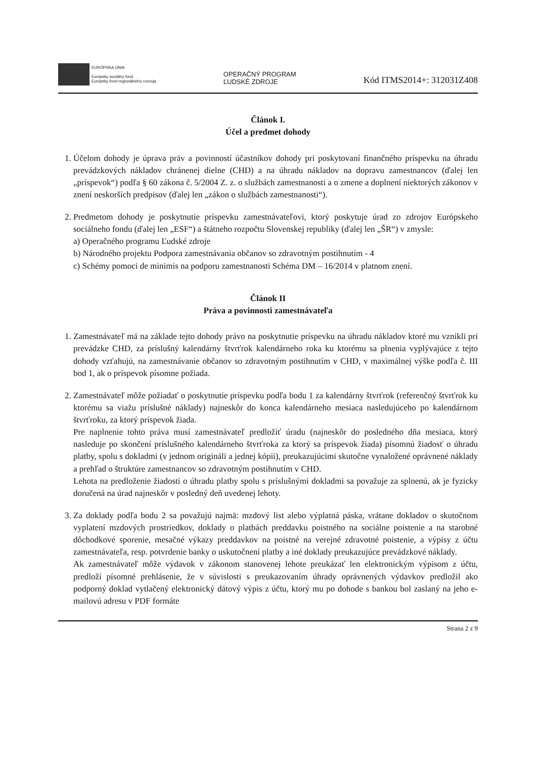EURÓPSKA ÚNIA
Európsky sociálny fond
Európsky fond regionálneho rozvoja
OPERAČNÝ PROGRAM
ĽUDSKÉ ZDROJE
Kód ITMS2014+: 312031Z408
Článok I.
Účel a predmet dohody
1. Účelom dohody je úprava práv a povinností účastníkov dohody pri poskytovaní finančného príspevku na úhradu prevádzkových nákladov chránenej dielne (CHD) a na úhradu nákladov na dopravu zamestnancov (ďalej len „príspevok“) podľa § 60 zákona č. 5/2004 Z. z. o službách zamestnanosti a o zmene a doplnení niektorých zákonov v znení neskorších predpisov (ďalej len „zákon o službách zamestnanosti“).
2. Predmetom dohody je poskytnutie príspevku zamestnávateľovi, ktorý poskytuje úrad zo zdrojov Európskeho sociálneho fondu (ďalej len „ESF“) a štátneho rozpočtu Slovenskej republiky (ďalej len „ŠR“) v zmysle:
a) Operačného programu Ľudské zdroje
b) Národného projektu Podpora zamestnávania občanov so zdravotným postihnutím - 4
c) Schémy pomoci de minimis na podporu zamestnanosti Schéma DM – 16/2014 v platnom znení.
Článok II
Práva a povinnosti zamestnávateľa
1. Zamestnávateľ má na základe tejto dohody právo na poskytnutie príspevku na úhradu nákladov ktoré mu vznikli pri prevádzke CHD, za príslušný kalendárny štvrťrok kalendárneho roka ku ktorému sa plnenia vyplývajúce z tejto dohody vzťahujú, na zamestnávanie občanov so zdravotným postihnutím v CHD, v maximálnej výške podľa č. III bod 1, ak o príspevok písomne požiada.
2. Zamestnávateľ môže požiadať o poskytnutie príspevku podľa bodu 1 za kalendárny štvrťrok (referenčný štvrťrok ku ktorému sa viažu príslušné náklady) najneskôr do konca kalendárneho mesiaca nasledujúceho po kalendárnom štvrťroku, za ktorý príspevok žiada.
Pre naplnenie tohto práva musí zamestnávateľ predložiť úradu (najneskôr do posledného dňa mesiaca, ktorý nasleduje po skončení príslušného kalendárneho štvrťroka za ktorý sa príspevok žiada) písomnú žiadosť o úhradu platby, spolu s dokladmi (v jednom origináli a jednej kópii), preukazujúcimi skutočne vynaložené oprávnené náklady a prehľad o štruktúre zamestnancov so zdravotným postihnutím v CHD.
Lehota na predloženie žiadosti o úhradu platby spolu s príslušnými dokladmi sa považuje za splnenú, ak je fyzicky doručená na úrad najneskôr v posledný deň uvedenej lehoty.
3. Za doklady podľa bodu 2 sa považujú najmä: mzdový list alebo výplatná páska, vrátane dokladov o skutočnom vyplatení mzdových prostriedkov, doklady o platbách preddavku poistného na sociálne poistenie a na starobné dôchodkové sporenie, mesačné výkazy preddavkov na poistné na verejné zdravotné poistenie, a výpisy z účtu zamestnávateľa, resp. potvrdenie banky o uskutočnení platby a iné doklady preukazujúce prevádzkové náklady.
Ak zamestnávateľ môže výdavok v zákonom stanovenej lehote preukázať len elektronickým výpisom z účtu, predloží písomné prehlásenie, že v súvislosti s preukazovaním úhrady oprávnených výdavkov predložil ako podporný doklad vytlačený elektronický dátový výpis z účtu, ktorý mu po dohode s bankou bol zaslaný na jeho e-mailovú adresu v PDF formáte
Strana 2 z 9